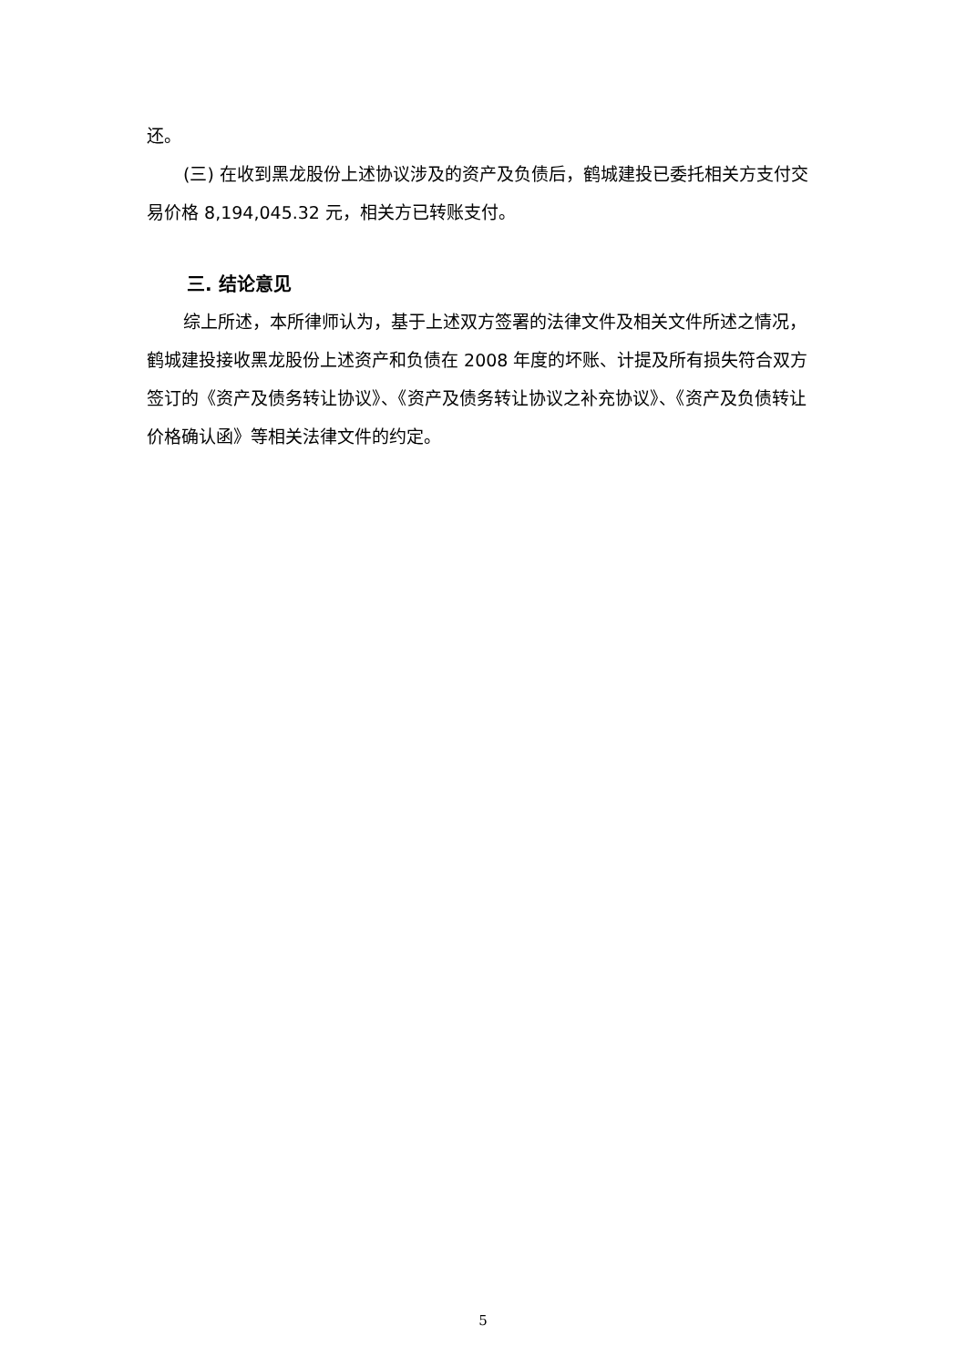还。
(三) 在收到黑龙股份上述协议涉及的资产及负债后，鹤城建投已委托相关方支付交易价格 8,194,045.32 元，相关方已转账支付。
三. 结论意见
综上所述，本所律师认为，基于上述双方签署的法律文件及相关文件所述之情况，鹤城建投接收黑龙股份上述资产和负债在 2008 年度的坏账、计提及所有损失符合双方签订的《资产及债务转让协议》、《资产及债务转让协议之补充协议》、《资产及负债转让价格确认函》等相关法律文件的约定。
5